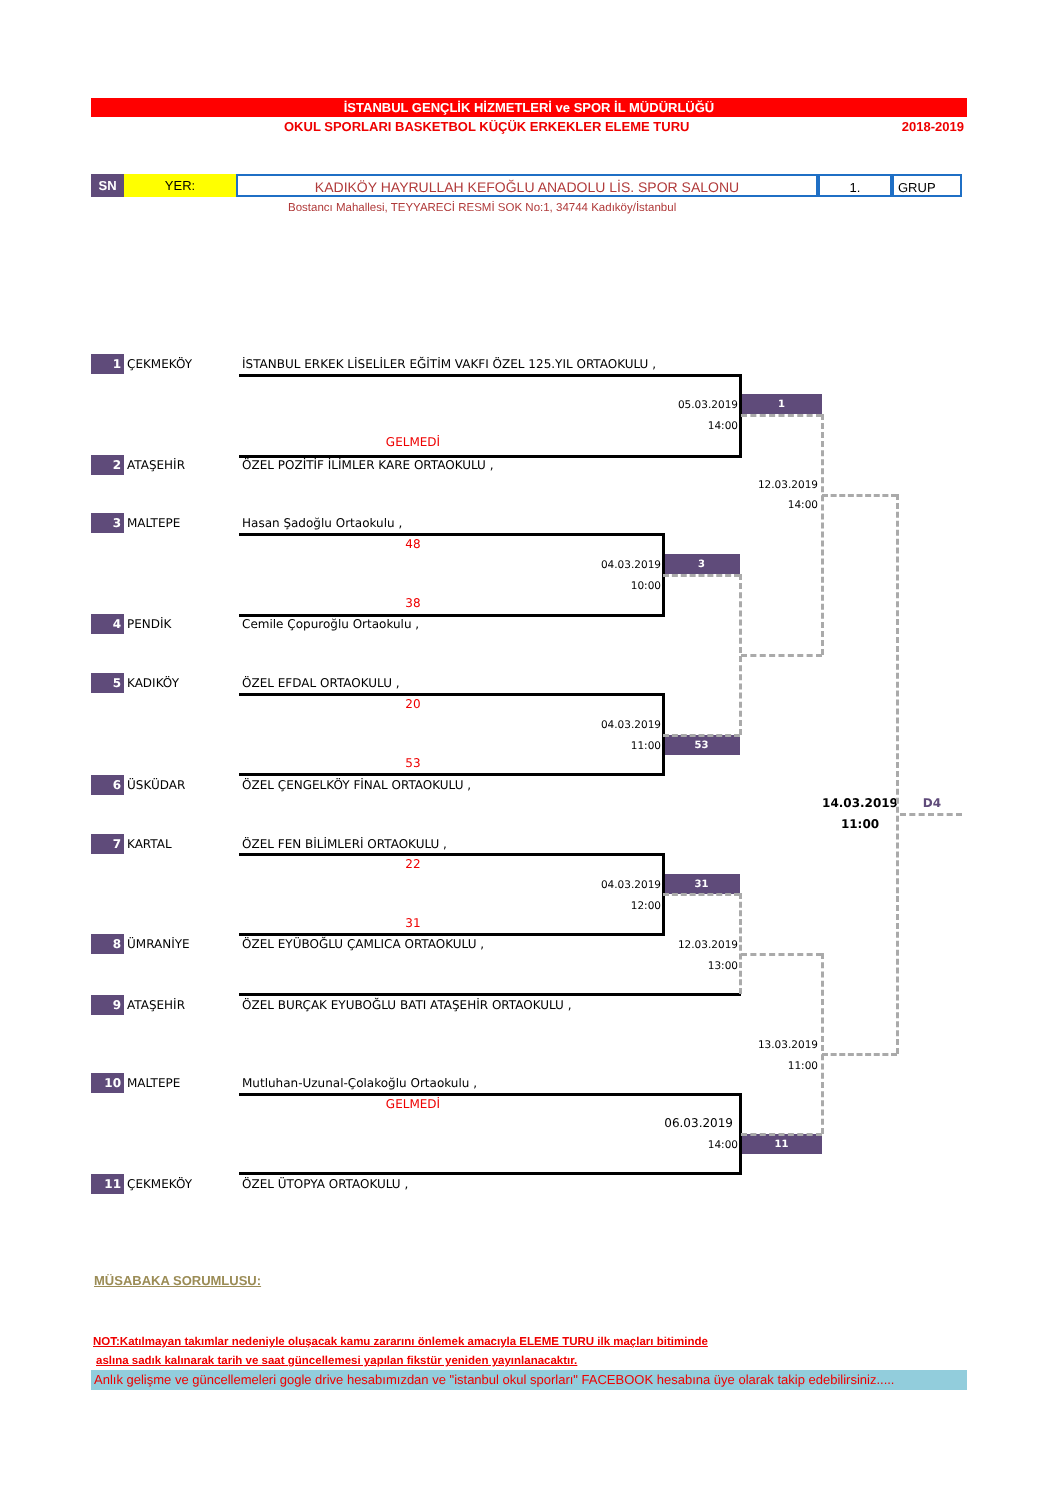İSTANBUL GENÇLİK HİZMETLERİ ve SPOR İL MÜDÜRLÜĞÜ
OKUL SPORLARI BASKETBOL KÜÇÜK ERKEKLER ELEME TURU 2018-2019
SN YER: KADIKÖY HAYRULLAH KEFOĞLU ANADOLU LİS. SPOR SALONU 1. GRUP
Bostancı Mahallesi, TEYYARECİ RESMİ SOK No:1, 34744 Kadıköy/İstanbul
1 ÇEKMEKÖY İSTANBUL ERKEK LİSELİLER EĞİTİM VAKFI ÖZEL 125.YIL ORTAOKULU ,
05.03.2019 1
14:00
GELMEDİ
2 ATAŞEHİR ÖZEL POZİTİF İLİMLER KARE ORTAOKULU ,
12.03.2019
14:00
3 MALTEPE Hasan Şadoğlu Ortaokulu ,
48
04.03.2019 3
10:00
38
4 PENDİK Cemile Çopuroğlu Ortaokulu ,
5 KADIKÖY ÖZEL EFDAL ORTAOKULU ,
20
04.03.2019
11:00 53
53
6 ÜSKÜDAR ÖZEL ÇENGELKÖY FİNAL ORTAOKULU ,
14.03.2019 D4
11:00
7 KARTAL ÖZEL FEN BİLİMLERİ ORTAOKULU ,
22
04.03.2019 31
12:00
31
8 ÜMRANİYE ÖZEL EYÜBOĞLU ÇAMLICA ORTAOKULU , 12.03.2019
13:00
9 ATAŞEHİR ÖZEL BURÇAK EYUBOĞLU BATI ATAŞEHİR ORTAOKULU ,
13.03.2019
11:00
10 MALTEPE Mutluhan-Uzunal-Çolakoğlu Ortaokulu ,
GELMEDİ
06.03.2019
14:00 11
11 ÇEKMEKÖY ÖZEL ÜTOPYA ORTAOKULU ,
MÜSABAKA SORUMLUSU:
NOT:Katılmayan takımlar nedeniyle oluşacak kamu zararını önlemek amacıyla ELEME TURU ilk maçları bitiminde
aslına sadık kalınarak tarih ve saat güncellemesi yapılan fikstür yeniden yayınlanacaktır.
Anlık gelişme ve güncellemeleri gogle drive hesabımızdan ve "istanbul okul sporları" FACEBOOK hesabına üye olarak takip edebilirsiniz.....